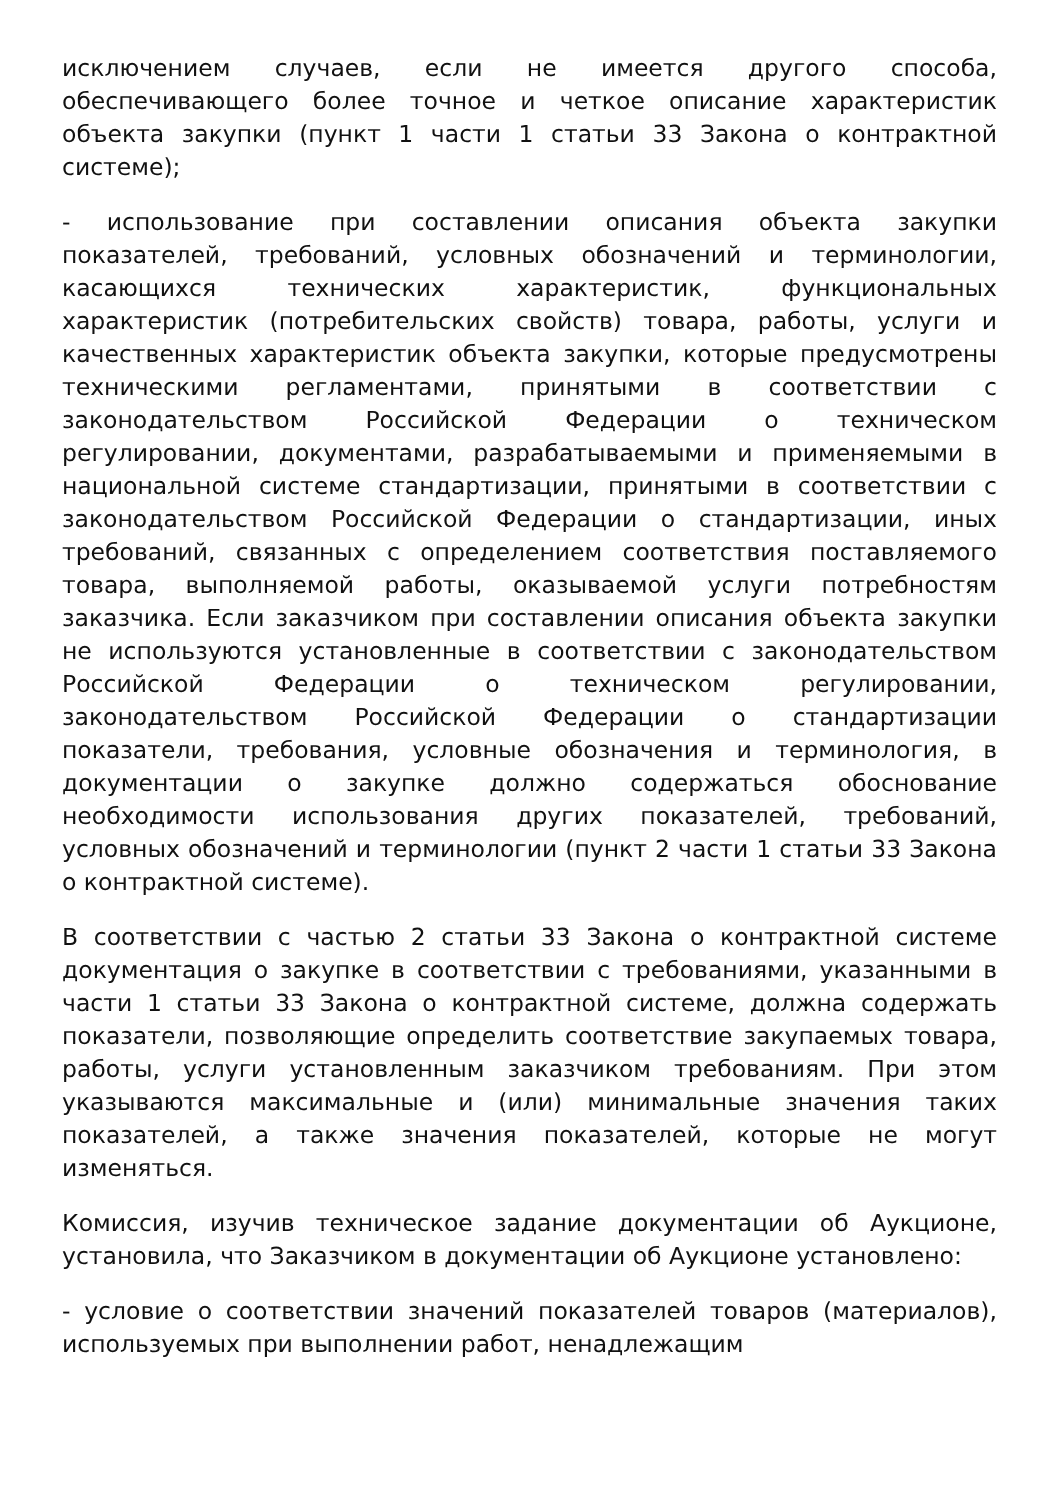исключением случаев, если не имеется другого способа, обеспечивающего более точное и четкое описание характеристик объекта закупки (пункт 1 части 1 статьи 33 Закона о контрактной системе);
- использование при составлении описания объекта закупки показателей, требований, условных обозначений и терминологии, касающихся технических характеристик, функциональных характеристик (потребительских свойств) товара, работы, услуги и качественных характеристик объекта закупки, которые предусмотрены техническими регламентами, принятыми в соответствии с законодательством Российской Федерации о техническом регулировании, документами, разрабатываемыми и применяемыми в национальной системе стандартизации, принятыми в соответствии с законодательством Российской Федерации о стандартизации, иных требований, связанных с определением соответствия поставляемого товара, выполняемой работы, оказываемой услуги потребностям заказчика. Если заказчиком при составлении описания объекта закупки не используются установленные в соответствии с законодательством Российской Федерации о техническом регулировании, законодательством Российской Федерации о стандартизации показатели, требования, условные обозначения и терминология, в документации о закупке должно содержаться обоснование необходимости использования других показателей, требований, условных обозначений и терминологии (пункт 2 части 1 статьи 33 Закона о контрактной системе).
В соответствии с частью 2 статьи 33 Закона о контрактной системе документация о закупке в соответствии с требованиями, указанными в части 1 статьи 33 Закона о контрактной системе, должна содержать показатели, позволяющие определить соответствие закупаемых товара, работы, услуги установленным заказчиком требованиям. При этом указываются максимальные и (или) минимальные значения таких показателей, а также значения показателей, которые не могут изменяться.
Комиссия, изучив техническое задание документации об Аукционе, установила, что Заказчиком в документации об Аукционе установлено:
- условие о соответствии значений показателей товаров (материалов), используемых при выполнении работ, ненадлежащим